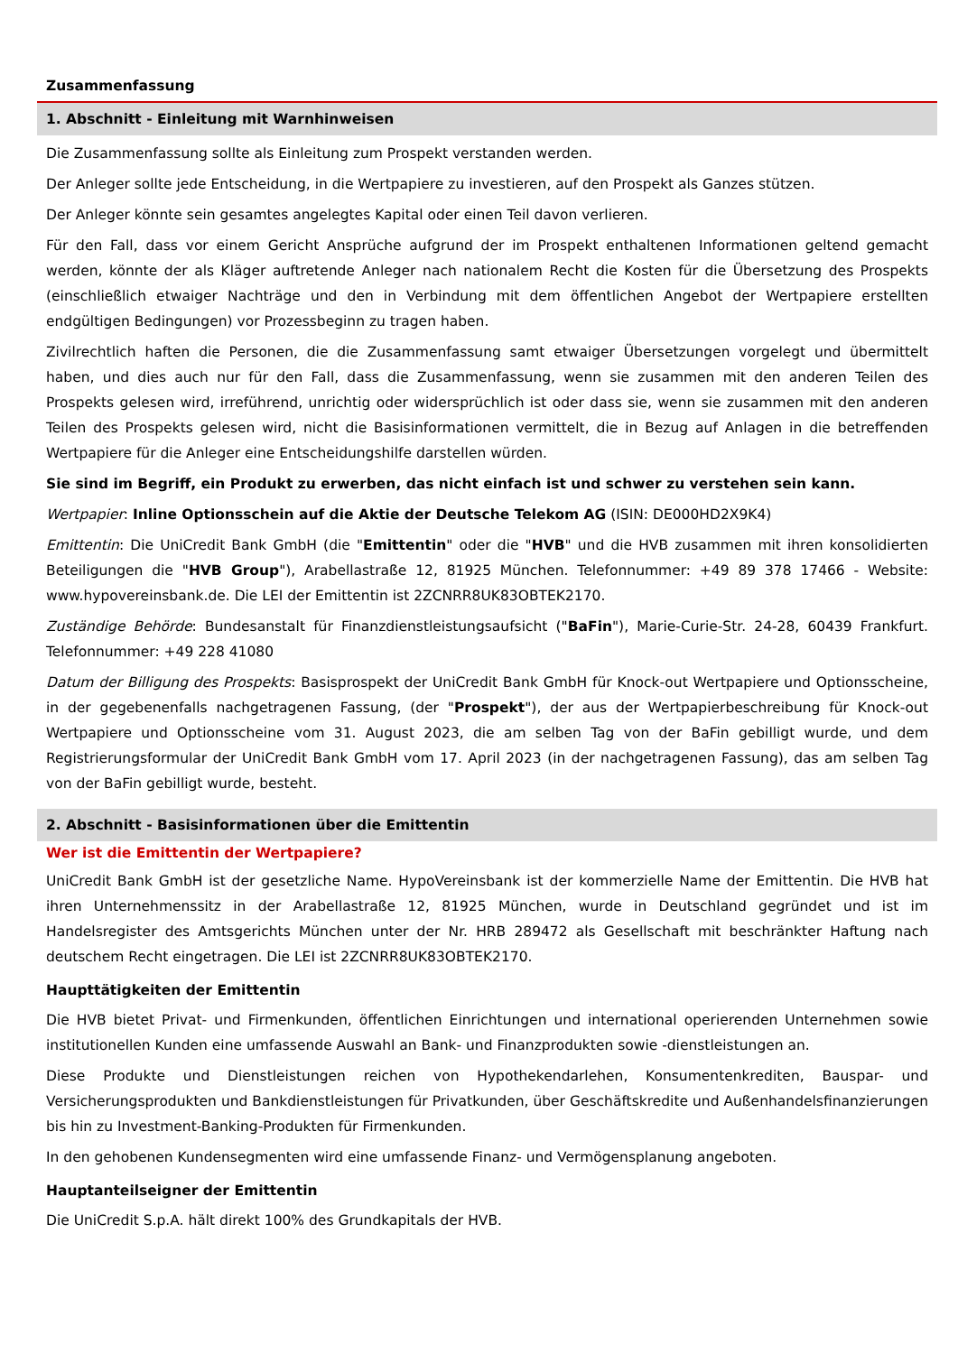Zusammenfassung
1. Abschnitt - Einleitung mit Warnhinweisen
Die Zusammenfassung sollte als Einleitung zum Prospekt verstanden werden.
Der Anleger sollte jede Entscheidung, in die Wertpapiere zu investieren, auf den Prospekt als Ganzes stützen.
Der Anleger könnte sein gesamtes angelegtes Kapital oder einen Teil davon verlieren.
Für den Fall, dass vor einem Gericht Ansprüche aufgrund der im Prospekt enthaltenen Informationen geltend gemacht werden, könnte der als Kläger auftretende Anleger nach nationalem Recht die Kosten für die Übersetzung des Prospekts (einschließlich etwaiger Nachträge und den in Verbindung mit dem öffentlichen Angebot der Wertpapiere erstellten endgültigen Bedingungen) vor Prozessbeginn zu tragen haben.
Zivilrechtlich haften die Personen, die die Zusammenfassung samt etwaiger Übersetzungen vorgelegt und übermittelt haben, und dies auch nur für den Fall, dass die Zusammenfassung, wenn sie zusammen mit den anderen Teilen des Prospekts gelesen wird, irreführend, unrichtig oder widersprüchlich ist oder dass sie, wenn sie zusammen mit den anderen Teilen des Prospekts gelesen wird, nicht die Basisinformationen vermittelt, die in Bezug auf Anlagen in die betreffenden Wertpapiere für die Anleger eine Entscheidungshilfe darstellen würden.
Sie sind im Begriff, ein Produkt zu erwerben, das nicht einfach ist und schwer zu verstehen sein kann.
Wertpapier: Inline Optionsschein auf die Aktie der Deutsche Telekom AG (ISIN: DE000HD2X9K4)
Emittentin: Die UniCredit Bank GmbH (die "Emittentin" oder die "HVB" und die HVB zusammen mit ihren konsolidierten Beteiligungen die "HVB Group"), Arabellastraße 12, 81925 München. Telefonnummer: +49 89 378 17466 - Website: www.hypovereinsbank.de. Die LEI der Emittentin ist 2ZCNRR8UK83OBTEK2170.
Zuständige Behörde: Bundesanstalt für Finanzdienstleistungsaufsicht ("BaFin"), Marie-Curie-Str. 24-28, 60439 Frankfurt. Telefonnummer: +49 228 41080
Datum der Billigung des Prospekts: Basisprospekt der UniCredit Bank GmbH für Knock-out Wertpapiere und Optionsscheine, in der gegebenenfalls nachgetragenen Fassung, (der "Prospekt"), der aus der Wertpapierbeschreibung für Knock-out Wertpapiere und Optionsscheine vom 31. August 2023, die am selben Tag von der BaFin gebilligt wurde, und dem Registrierungsformular der UniCredit Bank GmbH vom 17. April 2023 (in der nachgetragenen Fassung), das am selben Tag von der BaFin gebilligt wurde, besteht.
2. Abschnitt - Basisinformationen über die Emittentin
Wer ist die Emittentin der Wertpapiere?
UniCredit Bank GmbH ist der gesetzliche Name. HypoVereinsbank ist der kommerzielle Name der Emittentin. Die HVB hat ihren Unternehmenssitz in der Arabellastraße 12, 81925 München, wurde in Deutschland gegründet und ist im Handelsregister des Amtsgerichts München unter der Nr. HRB 289472 als Gesellschaft mit beschränkter Haftung nach deutschem Recht eingetragen. Die LEI ist 2ZCNRR8UK83OBTEK2170.
Haupttätigkeiten der Emittentin
Die HVB bietet Privat- und Firmenkunden, öffentlichen Einrichtungen und international operierenden Unternehmen sowie institutionellen Kunden eine umfassende Auswahl an Bank- und Finanzprodukten sowie -dienstleistungen an.
Diese Produkte und Dienstleistungen reichen von Hypothekendarlehen, Konsumentenkrediten, Bauspar- und Versicherungsprodukten und Bankdienstleistungen für Privatkunden, über Geschäftskredite und Außenhandelsfinanzierungen bis hin zu Investment-Banking-Produkten für Firmenkunden.
In den gehobenen Kundensegmenten wird eine umfassende Finanz- und Vermögensplanung angeboten.
Hauptanteilseigner der Emittentin
Die UniCredit S.p.A. hält direkt 100% des Grundkapitals der HVB.